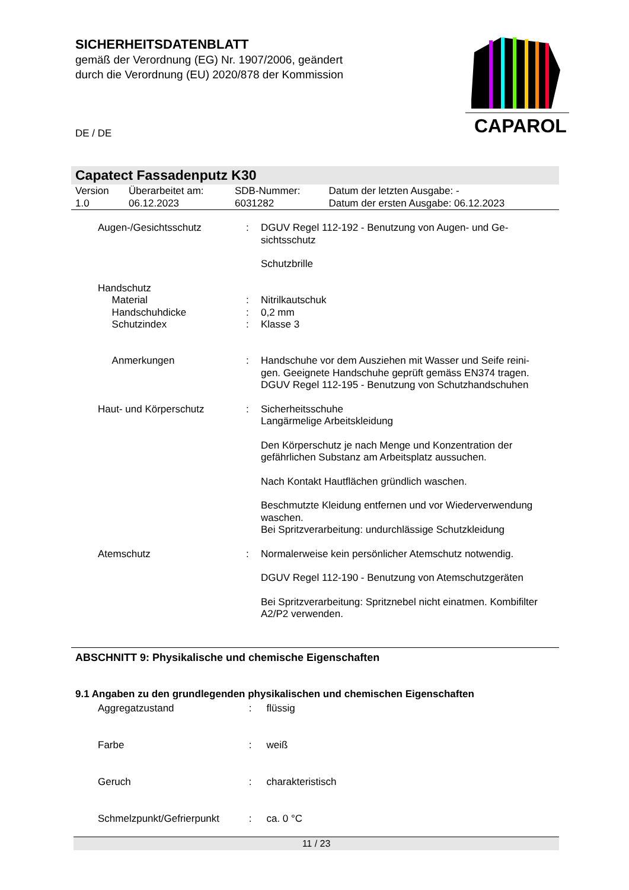SICHERHEITSDATENBLATT
gemäß der Verordnung (EG) Nr. 1907/2006, geändert
durch die Verordnung (EU) 2020/878 der Kommission
CAPAROL
DE / DE
Capatect Fassadenputz K30
| Version 1.0 | Überarbeitet am: 06.12.2023 | SDB-Nummer: 6031282 | Datum der letzten Ausgabe: - Datum der ersten Ausgabe: 06.12.2023 |
| Augen-/Gesichtsschutz | : | DGUV Regel 112-192 - Benutzung von Augen- und Ge- sichtsschutz Schutzbrille |
| Handschutz | | |
| Material | : | Nitrilkautschuk |
| Handschuhdicke | : | 0,2 mm |
| Schutzindex | : | Klasse 3 |
| Anmerkungen | : | Handschuhe vor dem Ausziehen mit Wasser und Seife reini- gen. Geeignete Handschuhe geprüft gemäss EN374 tragen. DGUV Regel 112-195 - Benutzung von Schutzhandschuhen |
| Haut- und Körperschutz | : | Sicherheitsschuhe Langärmelige Arbeitskleidung Den Körperschutz je nach Menge und Konzentration der gefährlichen Substanz am Arbeitsplatz aussuchen. Nach Kontakt Hautflächen gründlich waschen. Beschmutzte Kleidung entfernen und vor Wiederverwendung waschen. Bei Spritzverarbeitung: undurchlässige Schutzkleidung |
| Atemschutz | : | Normalerweise kein persönlicher Atemschutz notwendig. DGUV Regel 112-190 - Benutzung von Atemschutzgeräten Bei Spritzverarbeitung: Spritznebel nicht einatmen. Kombifilter A2/P2 verwenden. |
ABSCHNITT 9: Physikalische und chemische Eigenschaften
9.1 Angaben zu den grundlegenden physikalischen und chemischen Eigenschaften
| Aggregatzustand | : | flüssig |
| Farbe | : | weiß |
| Geruch | : | charakteristisch |
| Schmelzpunkt/Gefrierpunkt | : | ca. 0 °C |
11 / 23